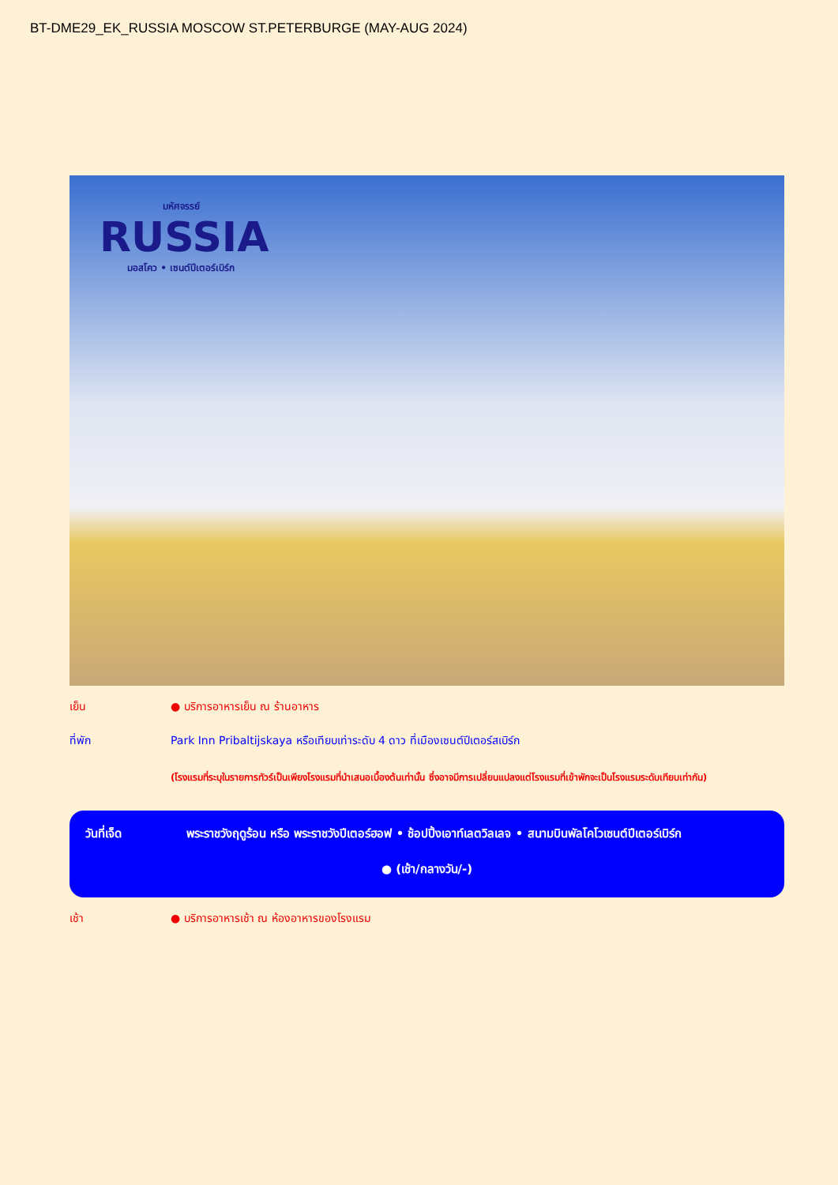BT-DME29_EK_RUSSIA MOSCOW ST.PETERBURGE (MAY-AUG 2024)
มหัศจรรย์
RUSSIA
มอสโคว • เซนต์ปีเตอร์เบิร์ก
เย็น ● บริการอาหารเย็น ณ ร้านอาหาร
ที่พัก Park Inn Pribaltijskaya หรือเทียบเท่าระดับ 4 ดาว ที่เมืองเซนต์ปีเตอร์สเบิร์ก
(โรงแรมที่ระบุในรายการทัวร์เป็นเพียงโรงแรมที่นำเสนอเบื้องต้นเท่านั้น ซึ่งอาจมีการเปลี่ยนแปลงแต่โรงแรมที่เข้าพักจะเป็นโรงแรมระดับเทียบเท่ากัน)
วันที่เจ็ด พระราชวังฤดูร้อน หรือ พระราชวังปีเตอร์ฮอฟ • ช้อปปิ้งเอาท์เลตวิลเลจ • สนามบินพัลโคโวเซนต์ปีเตอร์เบิร์ก
● (เช้า/กลางวัน/-)
เช้า ● บริการอาหารเช้า ณ ห้องอาหารของโรงแรม